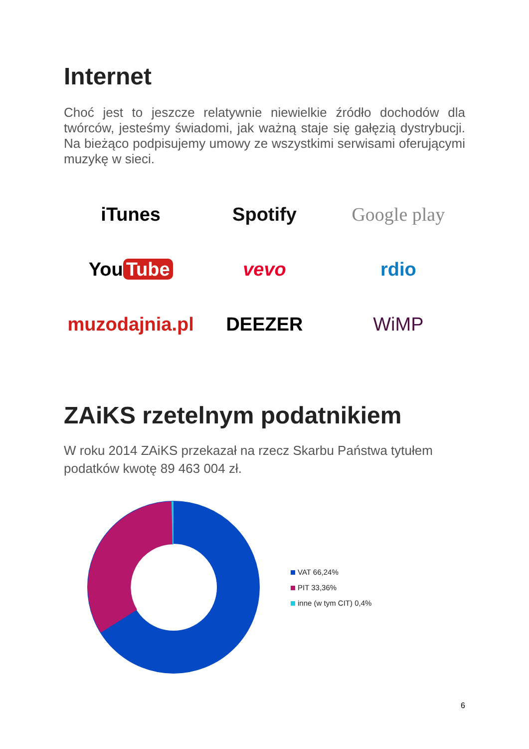Internet
Choć jest to jeszcze relatywnie niewielkie źródło dochodów dla twórców, jesteśmy świadomi, jak ważną staje się gałęzią dystrybucji. Na bieżąco podpisujemy umowy ze wszystkimi serwisami oferującymi muzykę w sieci.
iTunes
Spotify
Google play
You Tube
vevo
rdio
muzodajnia.pl
DEEZER
WiMP
ZAiKS rzetelnym podatnikiem
W roku 2014 ZAiKS przekazał na rzecz Skarbu Państwa tytułem podatków kwotę 89 463 004 zł.
VAT 66,24%
PIT 33,36%
inne (w tym CIT) 0,4%
6